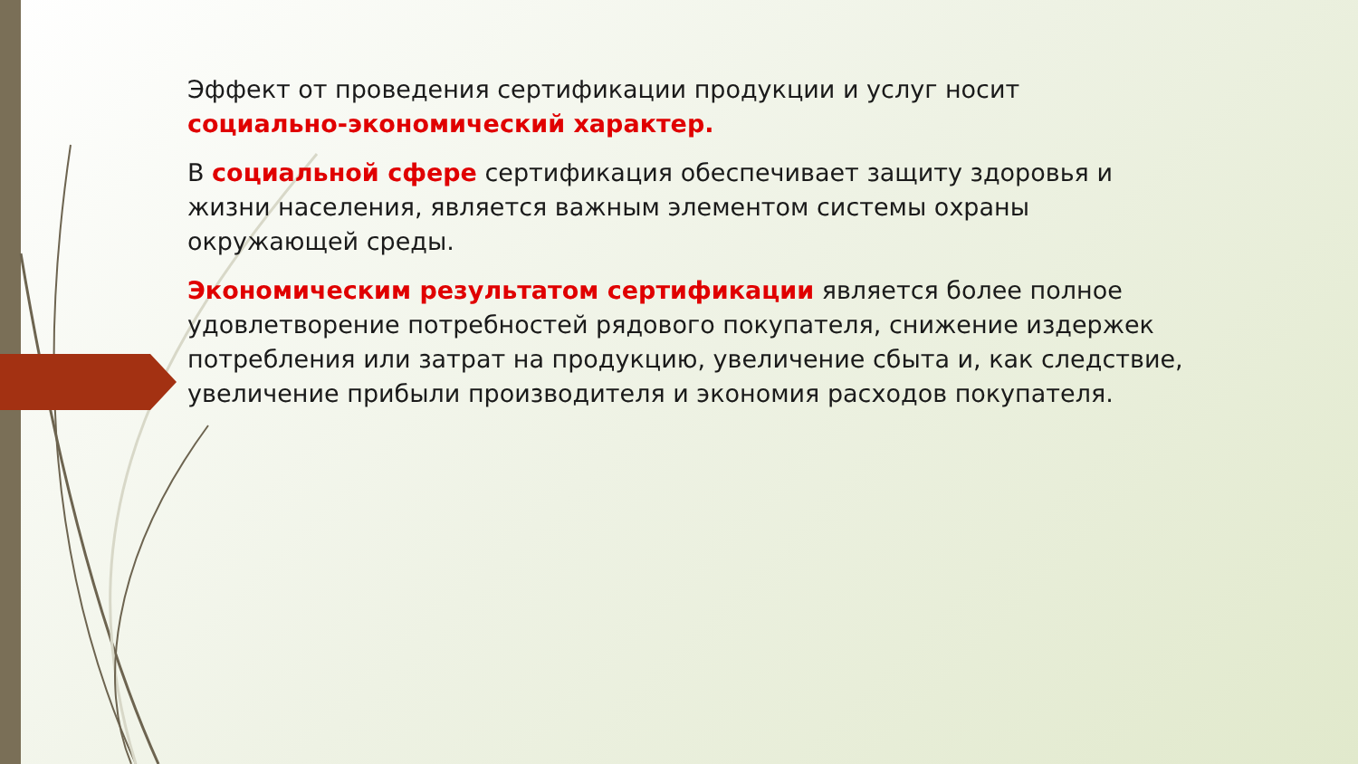Эффект от проведения сертификации продукции и услуг носит социально-экономический характер.
В социальной сфере сертификация обеспечивает защиту здоровья и жизни населения, является важным элементом системы охраны окружающей среды.
Экономическим результатом сертификации является более полное удовлетворение потребностей рядового покупателя, снижение издержек потребления или затрат на продукцию, увеличение сбыта и, как следствие, увеличение прибыли производителя и экономия расходов покупателя.